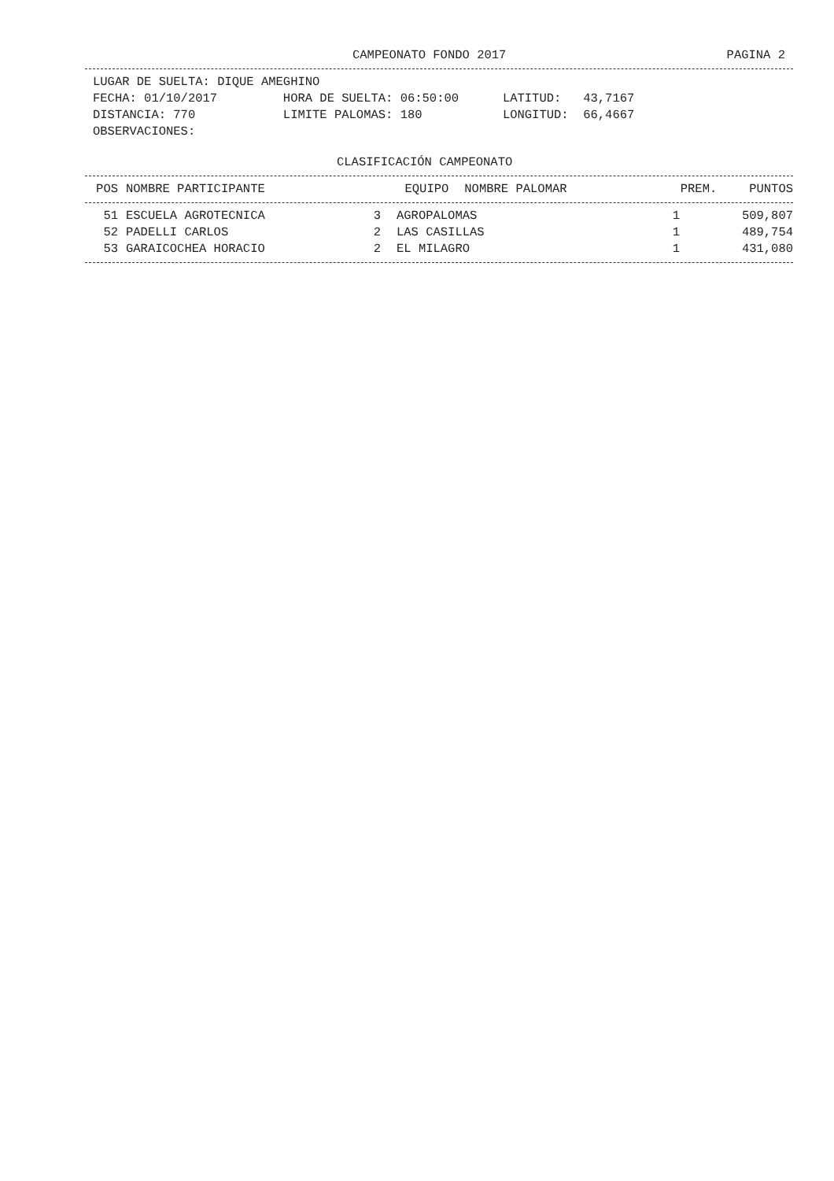CAMPEONATO FONDO 2017 PAGINA 2
LUGAR DE SUELTA: DIQUE AMEGHINO FECHA: 01/10/2017 HORA DE SUELTA: 06:50:00 LATITUD: 43,7167 DISTANCIA: 770 LIMITE PALOMAS: 180 LONGITUD: 66,4667 OBSERVACIONES:
CLASIFICACIÓN CAMPEONATO
| POS | NOMBRE PARTICIPANTE | EQUIPO | NOMBRE PALOMAR | PREM. | PUNTOS |
| --- | --- | --- | --- | --- | --- |
| 51 | ESCUELA AGROTECNICA | 3 | AGROPALOMAS | 1 | 509,807 |
| 52 | PADELLI CARLOS | 2 | LAS CASILLAS | 1 | 489,754 |
| 53 | GARAICOCHEA HORACIO | 2 | EL MILAGRO | 1 | 431,080 |